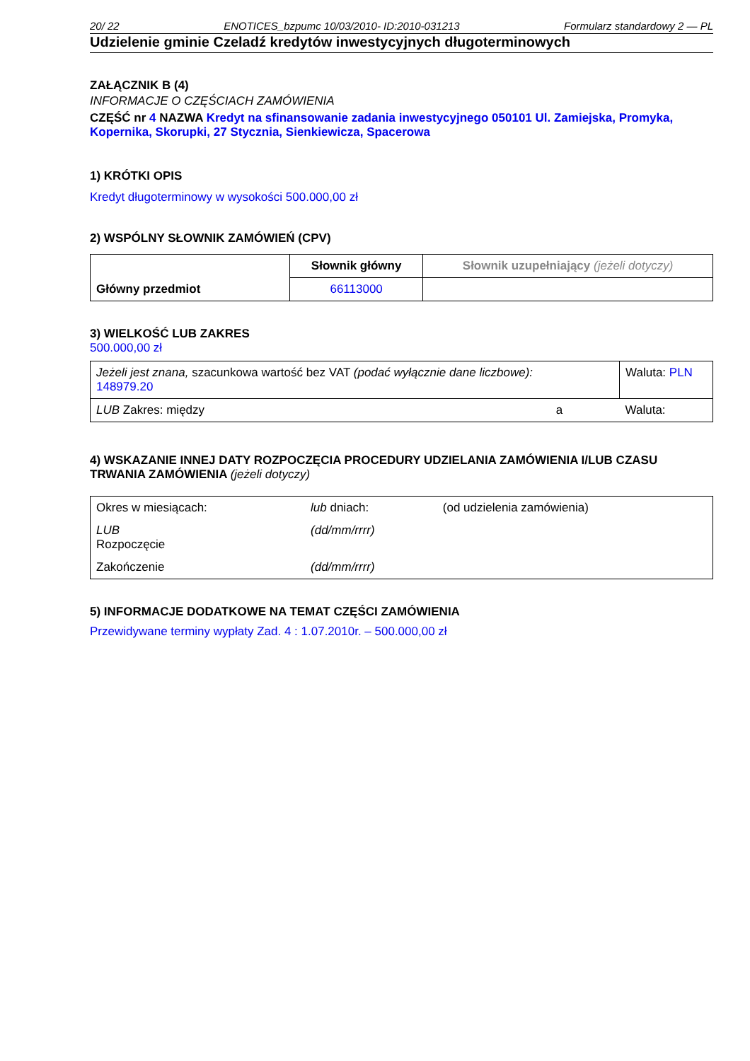20/ 22 ENOTICES_bzpumc 10/03/2010- ID:2010-031213 Formularz standardowy 2 — PL
Udzielenie gminie Czeladź kredytów inwestycyjnych długoterminowych
ZAŁĄCZNIK B (4)
INFORMACJE O CZĘŚCIACH ZAMÓWIENIA
CZĘŚĆ nr 4 NAZWA Kredyt na sfinansowanie zadania inwestycyjnego 050101 Ul. Zamiejska, Promyka, Kopernika, Skorupki, 27 Stycznia, Sienkiewicza, Spacerowa
1) KRÓTKI OPIS
Kredyt długoterminowy w wysokości 500.000,00 zł
2) WSPÓLNY SŁOWNIK ZAMÓWIEŃ (CPV)
| Główny przedmiot | Słownik główny | Słownik uzupełniający (jeżeli dotyczy) |
| | 66113000 | |
3) WIELKOŚĆ LUB ZAKRES
500.000,00 zł
| Jeżeli jest znana, szacunkowa wartość bez VAT (podać wyłącznie dane liczbowe): 148979.20 | | Waluta: PLN |
| LUB Zakres: między | a | Waluta: |
4) WSKAZANIE INNEJ DATY ROZPOCZĘCIA PROCEDURY UDZIELANIA ZAMÓWIENIA I/LUB CZASU TRWANIA ZAMÓWIENIA (jeżeli dotyczy)
| Okres w miesiącach: | lub dniach: | (od udzielenia zamówienia) |
| LUB Rozpoczęcie | (dd/mm/rrrr) | |
| Zakończenie | (dd/mm/rrrr) | |
5) INFORMACJE DODATKOWE NA TEMAT CZĘŚCI ZAMÓWIENIA
Przewidywane terminy wypłaty Zad. 4 : 1.07.2010r. – 500.000,00 zł